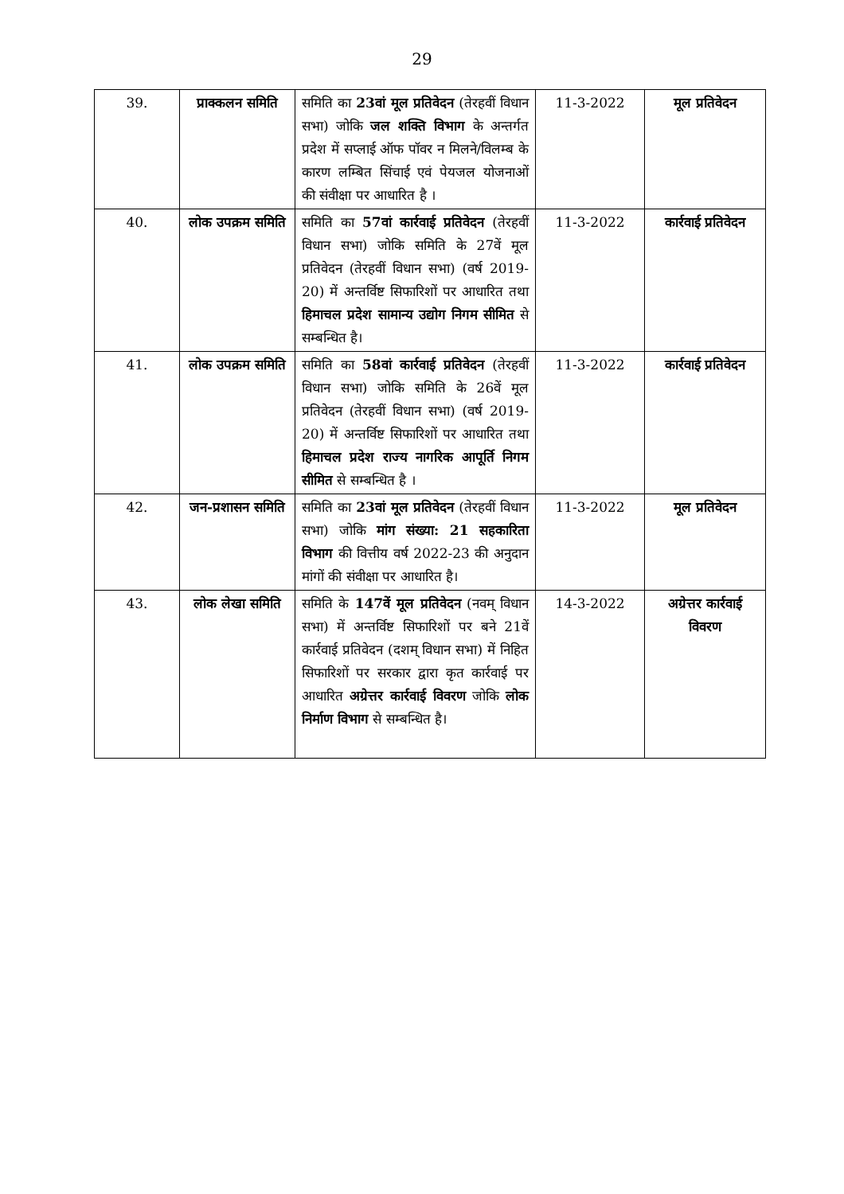29
| 39. | प्राक्कलन समिति | समिति का 23वां मूल प्रतिवेदन (तेरहवीं विधान सभा) जोकि जल शक्ति विभाग के अन्तर्गत प्रदेश में सप्लाई ऑफ पॉवर न मिलने/विलम्ब के कारण लम्बित सिंचाई एवं पेयजल योजनाओं की संवीक्षा पर आधारित है । | 11-3-2022 | मूल प्रतिवेदन |
| 40. | लोक उपक्रम समिति | समिति का 57वां कार्रवाई प्रतिवेदन (तेरहवीं विधान सभा) जोकि समिति के 27वें मूल प्रतिवेदन (तेरहवीं विधान सभा) (वर्ष 2019-20) में अन्तर्विष्ट सिफारिशों पर आधारित तथा हिमाचल प्रदेश सामान्य उद्योग निगम सीमित से सम्बन्धित है। | 11-3-2022 | कार्रवाई प्रतिवेदन |
| 41. | लोक उपक्रम समिति | समिति का 58वां कार्रवाई प्रतिवेदन (तेरहवीं विधान सभा) जोकि समिति के 26वें मूल प्रतिवेदन (तेरहवीं विधान सभा) (वर्ष 2019-20) में अन्तर्विष्ट सिफारिशों पर आधारित तथा हिमाचल प्रदेश राज्य नागरिक आपूर्ति निगम सीमित से सम्बन्धित है । | 11-3-2022 | कार्रवाई प्रतिवेदन |
| 42. | जन-प्रशासन समिति | समिति का 23वां मूल प्रतिवेदन (तेरहवीं विधान सभा) जोकि मांग संख्या: 21 सहकारिता विभाग की वित्तीय वर्ष 2022-23 की अनुदान मांगों की संवीक्षा पर आधारित है। | 11-3-2022 | मूल प्रतिवेदन |
| 43. | लोक लेखा समिति | समिति के 147वें मूल प्रतिवेदन (नवम् विधान सभा) में अन्तर्विष्ट सिफारिशों पर बने 21वें कार्रवाई प्रतिवेदन (दशम् विधान सभा) में निहित सिफारिशों पर सरकार द्वारा कृत कार्रवाई पर आधारित अग्रेत्तर कार्रवाई विवरण जोकि लोक निर्माण विभाग से सम्बन्धित है। | 14-3-2022 | अग्रेत्तर कार्रवाई विवरण |